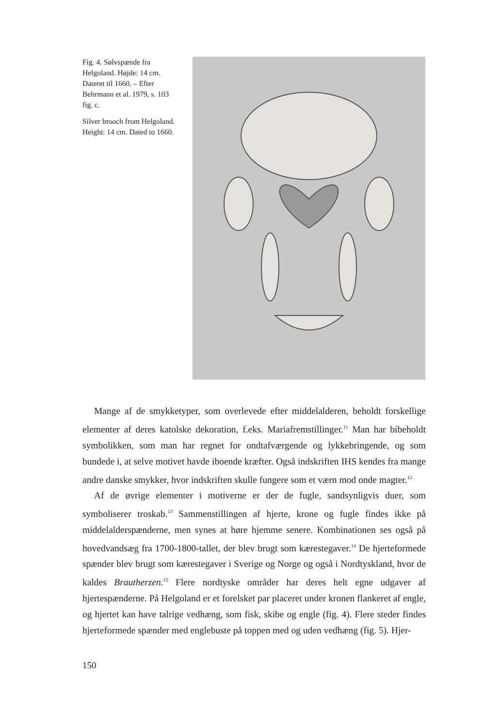Fig. 4. Sølvspænde fra Helgoland. Højde: 14 cm. Dateret til 1660. – Efter Behrmann et al. 1979, s. 103 fig. c.
Silver brooch from Helgoland. Height: 14 cm. Dated to 1660.
Mange af de smykketyper, som overlevede efter middelalderen, beholdt forskellige elementer af deres katolske dekoration, f.eks. Mariafremstillinger.<sup>11</sup> Man har bibeholdt symbolikken, som man har regnet for ondtafværgende og lykkebringende, og som bundede i, at selve motivet havde iboende kræfter. Også indskriften IHS kendes fra mange andre danske smykker, hvor indskriften skulle fungere som et værn mod onde magter.<sup>12</sup>
Af de øvrige elementer i motiverne er der de fugle, sandsynligvis duer, som symboliserer troskab.<sup>13</sup> Sammenstillingen af hjerte, krone og fugle findes ikke på middelalderspænderne, men synes at høre hjemme senere. Kombinationen ses også på hovedvandsæg fra 1700-1800-tallet, der blev brugt som kærestegaver.<sup>14</sup> De hjerteformede spænder blev brugt som kærestegaver i Sverige og Norge og også i Nordtyskland, hvor de kaldes Brautherzen.<sup>15</sup> Flere nordtyske områder har deres helt egne udgaver af hjertespænderne. På Helgoland er et forelsket par placeret under kronen flankeret af engle, og hjertet kan have talrige vedhæng, som fisk, skibe og engle (fig. 4). Flere steder findes hjerteformede spænder med englebuste på toppen med og uden vedhæng (fig. 5). Hjer-
150